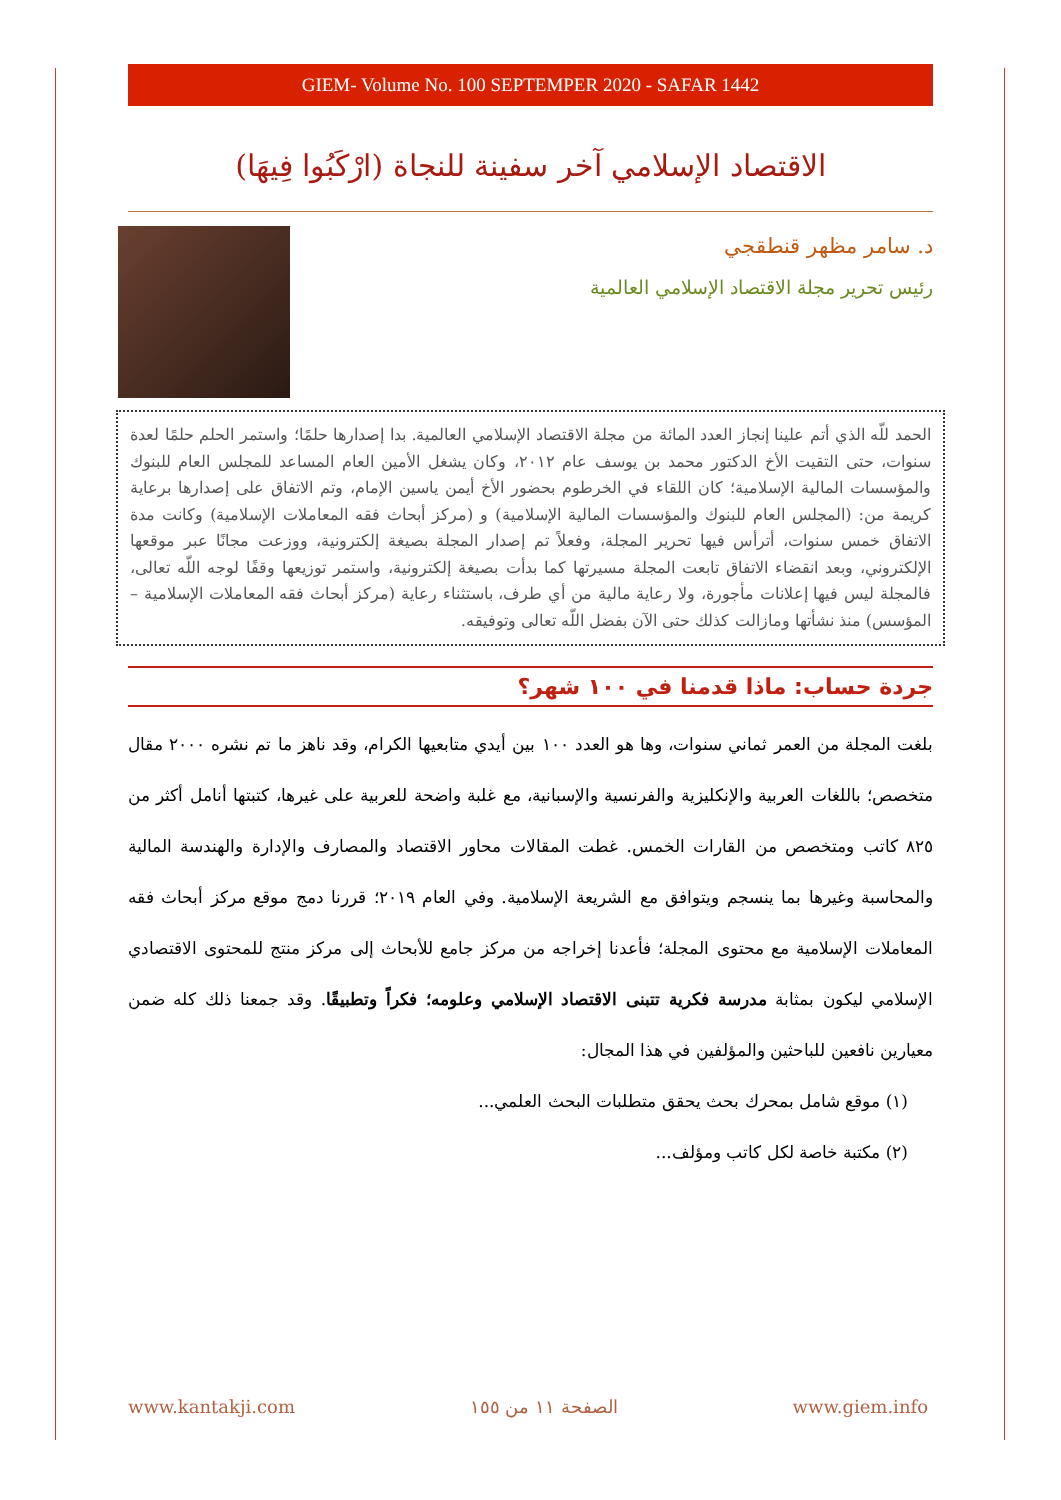GIEM- Volume No. 100 SEPTEMPER 2020 - SAFAR 1442
الاقتصاد الإسلامي آخر سفينة للنجاة (ارْكَبُوا فِيهَا)
د. سامر مظهر قنطقجي
رئيس تحرير مجلة الاقتصاد الإسلامي العالمية
الحمد للّه الذي أتم علينا إنجاز العدد المائة من مجلة الاقتصاد الإسلامي العالمية. بدا إصدارها حلمًا؛ واستمر الحلم حلمًا لعدة سنوات، حتى التقيت الأخ الدكتور محمد بن يوسف عام ٢٠١٢، وكان يشغل الأمين العام المساعد للمجلس العام للبنوك والمؤسسات المالية الإسلامية؛ كان اللقاء في الخرطوم بحضور الأخ أيمن ياسين الإمام، وتم الاتفاق على إصدارها برعاية كريمة من: (المجلس العام للبنوك والمؤسسات المالية الإسلامية) و (مركز أبحاث فقه المعاملات الإسلامية) وكانت مدة الاتفاق خمس سنوات، أترأس فيها تحرير المجلة، وفعلاً تم إصدار المجلة بصيغة إلكترونية، ووزعت مجانًا عبر موقعها الإلكتروني، وبعد انقضاء الاتفاق تابعت المجلة مسيرتها كما بدأت بصيغة إلكترونية، واستمر توزيعها وقفًا لوجه اللّه تعالى، فالمجلة ليس فيها إعلانات مأجورة، ولا رعاية مالية من أي طرف، باستثناء رعاية (مركز أبحاث فقه المعاملات الإسلامية – المؤسس) منذ نشأتها ومازالت كذلك حتى الآن بفضل اللّه تعالى وتوفيقه.
جردة حساب: ماذا قدمنا في ١٠٠ شهر؟
بلغت المجلة من العمر ثماني سنوات، وها هو العدد ١٠٠ بين أيدي متابعيها الكرام، وقد ناهز ما تم نشره ٢٠٠٠ مقال متخصص؛ باللغات العربية والإنكليزية والفرنسية والإسبانية، مع غلبة واضحة للعربية على غيرها، كتبتها أنامل أكثر من ٨٢٥ كاتب ومتخصص من القارات الخمس. غطت المقالات محاور الاقتصاد والمصارف والإدارة والهندسة المالية والمحاسبة وغيرها بما ينسجم ويتوافق مع الشريعة الإسلامية. وفي العام ٢٠١٩؛ قررنا دمج موقع مركز أبحاث فقه المعاملات الإسلامية مع محتوى المجلة؛ فأعدنا إخراجه من مركز جامع للأبحاث إلى مركز منتج للمحتوى الاقتصادي الإسلامي ليكون بمثابة مدرسة فكرية تتبنى الاقتصاد الإسلامي وعلومه؛ فكراً وتطبيقًا. وقد جمعنا ذلك كله ضمن معيارين نافعين للباحثين والمؤلفين في هذا المجال:
(١) موقع شامل بمحرك بحث يحقق متطلبات البحث العلمي...
(٢) مكتبة خاصة لكل كاتب ومؤلف...
www.kantakji.com الصفحة ١١ من ١٥٥ www.giem.info